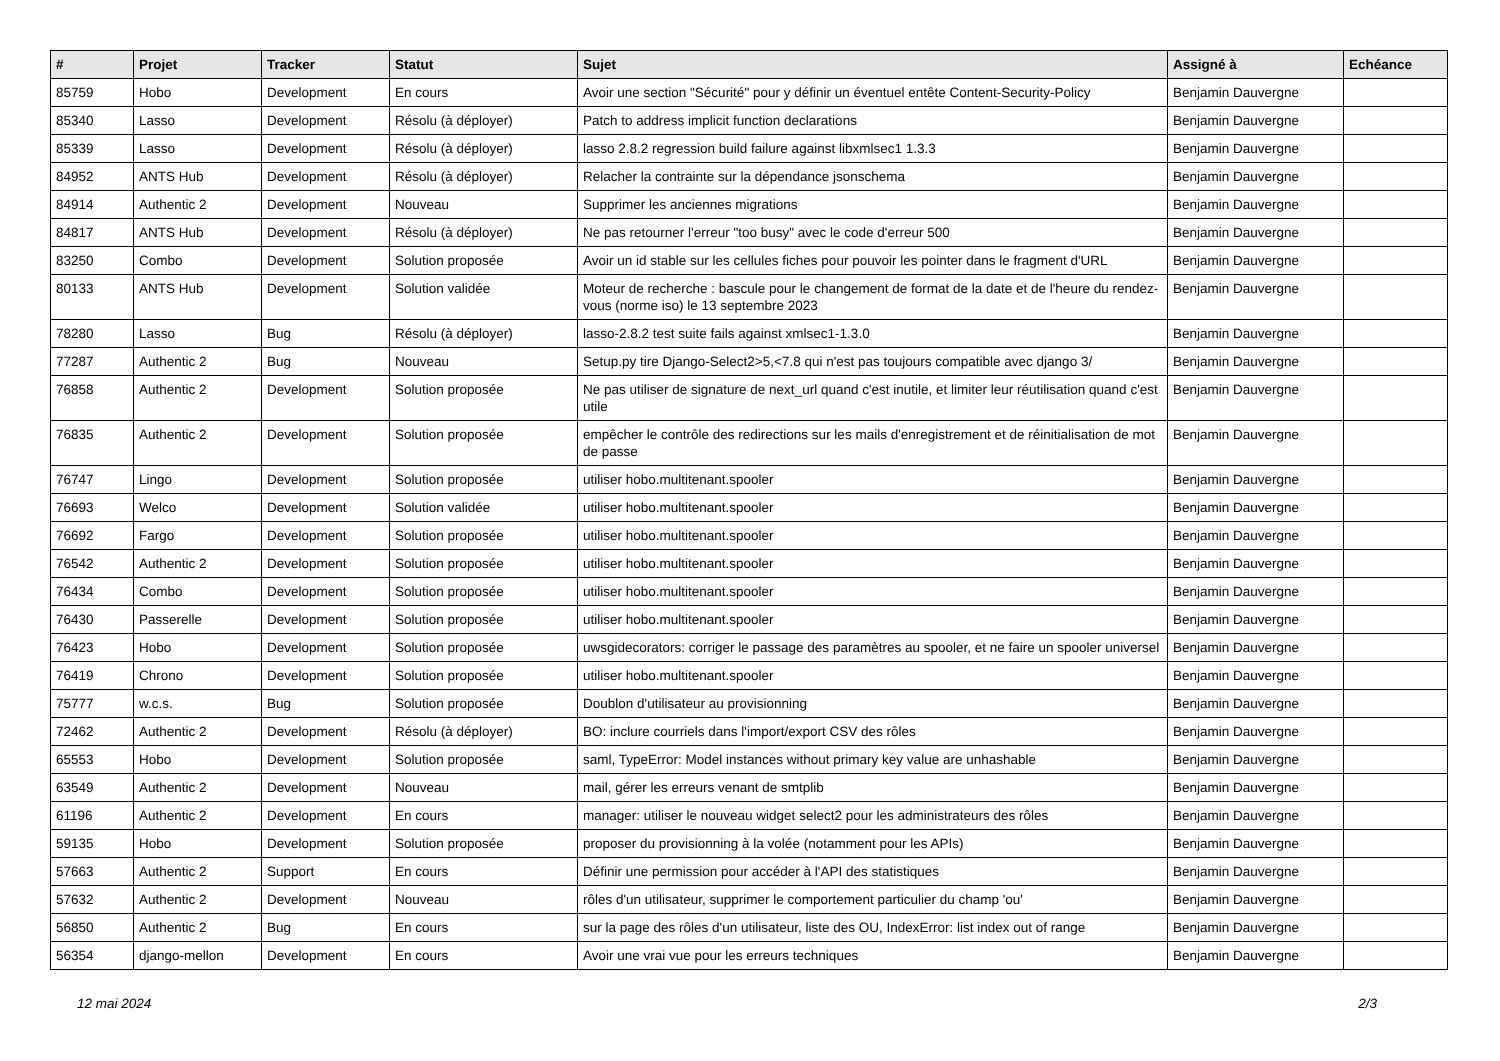| # | Projet | Tracker | Statut | Sujet | Assigné à | Echéance |
| --- | --- | --- | --- | --- | --- | --- |
| 85759 | Hobo | Development | En cours | Avoir une section "Sécurité" pour y définir un éventuel entête Content-Security-Policy | Benjamin Dauvergne | |
| 85340 | Lasso | Development | Résolu (à déployer) | Patch to address implicit function declarations | Benjamin Dauvergne | |
| 85339 | Lasso | Development | Résolu (à déployer) | lasso 2.8.2 regression build failure against libxmlsec1 1.3.3 | Benjamin Dauvergne | |
| 84952 | ANTS Hub | Development | Résolu (à déployer) | Relacher la contrainte sur la dépendance jsonschema | Benjamin Dauvergne | |
| 84914 | Authentic 2 | Development | Nouveau | Supprimer les anciennes migrations | Benjamin Dauvergne | |
| 84817 | ANTS Hub | Development | Résolu (à déployer) | Ne pas retourner l'erreur "too busy" avec le code d'erreur 500 | Benjamin Dauvergne | |
| 83250 | Combo | Development | Solution proposée | Avoir un id stable sur les cellules fiches pour pouvoir les pointer dans le fragment d'URL | Benjamin Dauvergne | |
| 80133 | ANTS Hub | Development | Solution validée | Moteur de recherche : bascule pour le changement de format de la date et de l'heure du rendez-vous (norme iso) le 13 septembre 2023 | Benjamin Dauvergne | |
| 78280 | Lasso | Bug | Résolu (à déployer) | lasso-2.8.2 test suite fails against xmlsec1-1.3.0 | Benjamin Dauvergne | |
| 77287 | Authentic 2 | Bug | Nouveau | Setup.py tire Django-Select2>5,<7.8 qui n'est pas toujours compatible avec django 3/ | Benjamin Dauvergne | |
| 76858 | Authentic 2 | Development | Solution proposée | Ne pas utiliser de signature de next_url quand c'est inutile, et limiter leur réutilisation quand c'est utile | Benjamin Dauvergne | |
| 76835 | Authentic 2 | Development | Solution proposée | empêcher le contrôle des redirections sur les mails d'enregistrement et de réinitialisation de mot de passe | Benjamin Dauvergne | |
| 76747 | Lingo | Development | Solution proposée | utiliser hobo.multitenant.spooler | Benjamin Dauvergne | |
| 76693 | Welco | Development | Solution validée | utiliser hobo.multitenant.spooler | Benjamin Dauvergne | |
| 76692 | Fargo | Development | Solution proposée | utiliser hobo.multitenant.spooler | Benjamin Dauvergne | |
| 76542 | Authentic 2 | Development | Solution proposée | utiliser hobo.multitenant.spooler | Benjamin Dauvergne | |
| 76434 | Combo | Development | Solution proposée | utiliser hobo.multitenant.spooler | Benjamin Dauvergne | |
| 76430 | Passerelle | Development | Solution proposée | utiliser hobo.multitenant.spooler | Benjamin Dauvergne | |
| 76423 | Hobo | Development | Solution proposée | uwsgidecorators: corriger le passage des paramètres au spooler, et ne faire un spooler universel | Benjamin Dauvergne | |
| 76419 | Chrono | Development | Solution proposée | utiliser hobo.multitenant.spooler | Benjamin Dauvergne | |
| 75777 | w.c.s. | Bug | Solution proposée | Doublon d'utilisateur au provisionning | Benjamin Dauvergne | |
| 72462 | Authentic 2 | Development | Résolu (à déployer) | BO: inclure courriels dans l'import/export CSV des rôles | Benjamin Dauvergne | |
| 65553 | Hobo | Development | Solution proposée | saml, TypeError: Model instances without primary key value are unhashable | Benjamin Dauvergne | |
| 63549 | Authentic 2 | Development | Nouveau | mail, gérer les erreurs venant de smtplib | Benjamin Dauvergne | |
| 61196 | Authentic 2 | Development | En cours | manager: utiliser le nouveau widget select2 pour les administrateurs des rôles | Benjamin Dauvergne | |
| 59135 | Hobo | Development | Solution proposée | proposer du provisionning à la volée (notamment pour les APIs) | Benjamin Dauvergne | |
| 57663 | Authentic 2 | Support | En cours | Définir une permission pour accéder à l'API des statistiques | Benjamin Dauvergne | |
| 57632 | Authentic 2 | Development | Nouveau | rôles d'un utilisateur, supprimer le comportement particulier du champ 'ou' | Benjamin Dauvergne | |
| 56850 | Authentic 2 | Bug | En cours | sur la page des rôles d'un utilisateur, liste des OU, IndexError: list index out of range | Benjamin Dauvergne | |
| 56354 | django-mellon | Development | En cours | Avoir une vrai vue pour les erreurs techniques | Benjamin Dauvergne | |
12 mai 2024 2/3